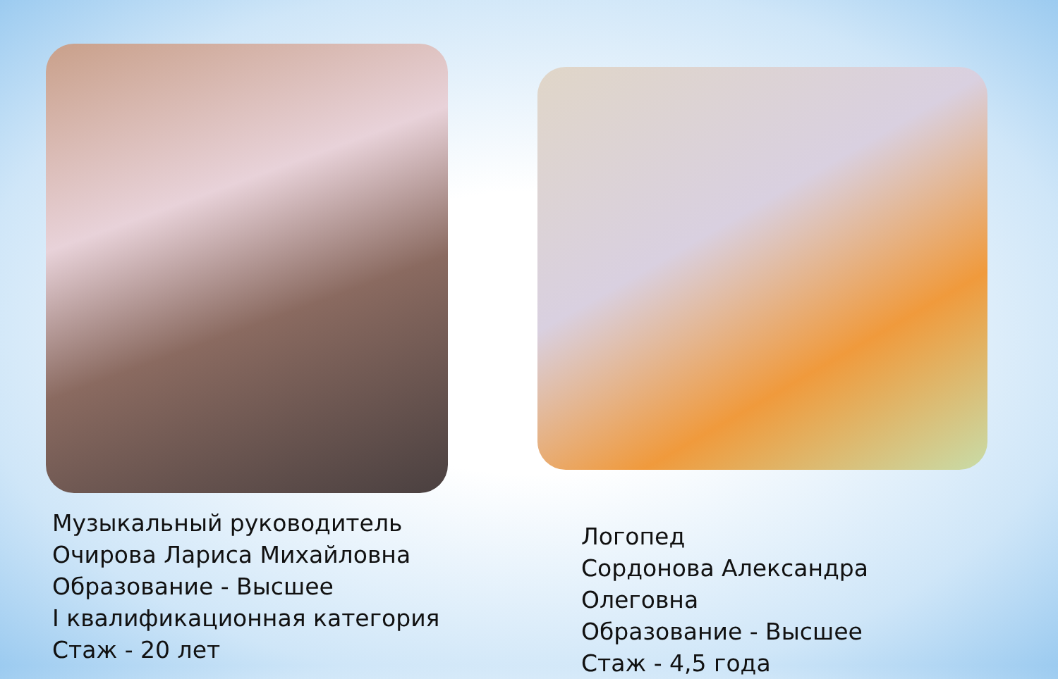Музыкальный руководитель
Очирова Лариса Михайловна
Образование - Высшее
I квалификационная категория
Стаж - 20 лет
Логопед
Сордонова Александра Олеговна
Образование - Высшее
Стаж - 4,5 года